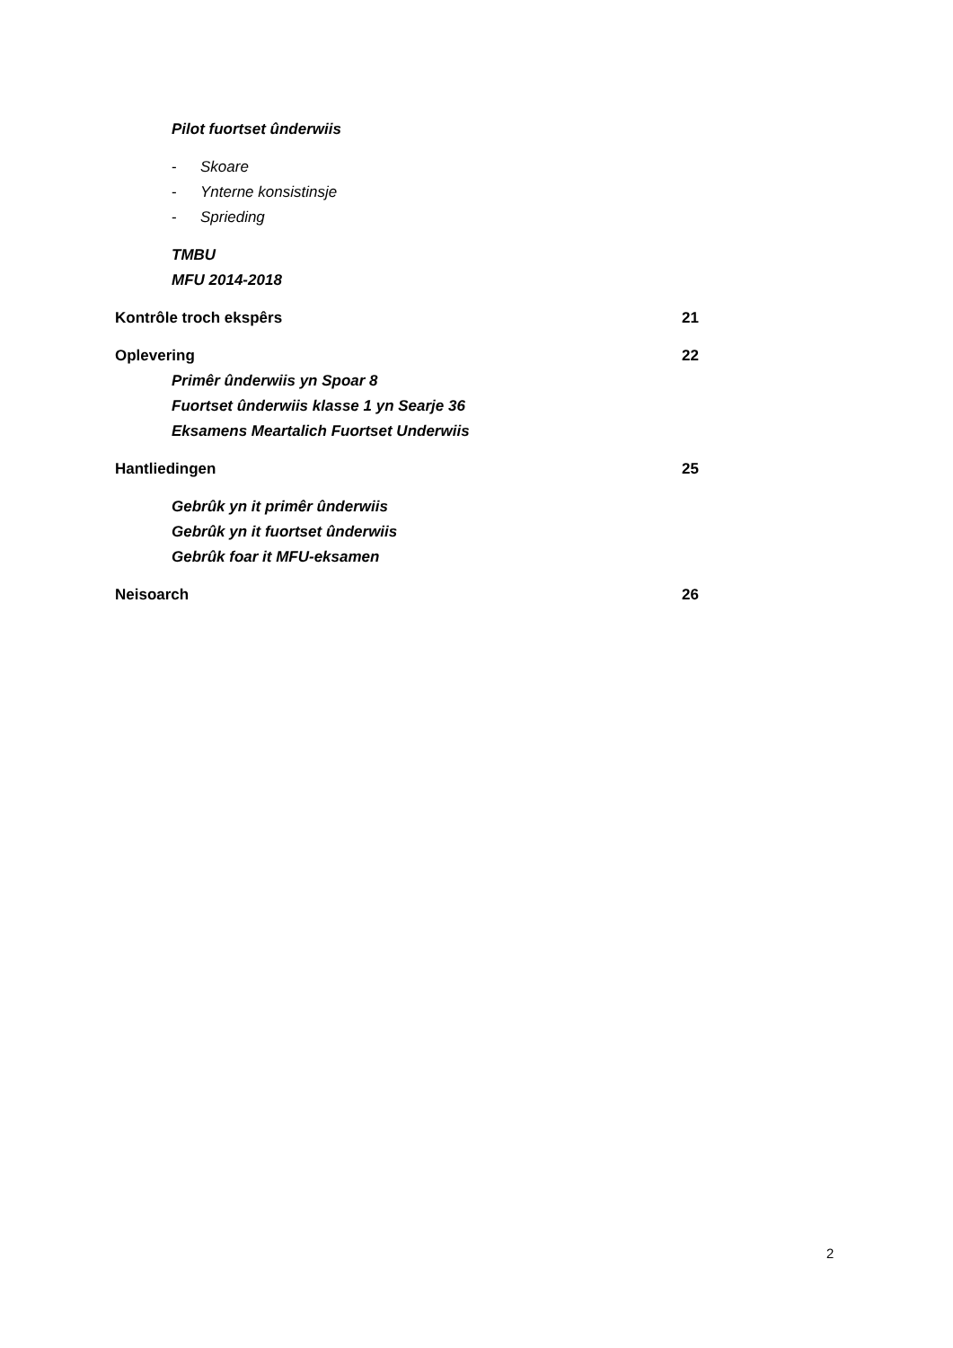Pilot fuortset ûnderwiis
- Skoare
- Ynterne konsistinsje
- Sprieding
TMBU
MFU 2014-2018
Kontrôle troch ekspêrs 21
Oplevering 22
Primêr ûnderwiis yn Spoar 8
Fuortset ûnderwiis klasse 1 yn Searje 36
Eksamens Meartalich Fuortset Underwiis
Hantliedingen 25
Gebrûk yn it primêr ûnderwiis
Gebrûk yn it fuortset ûnderwiis
Gebrûk foar it MFU-eksamen
Neisoarch 26
2